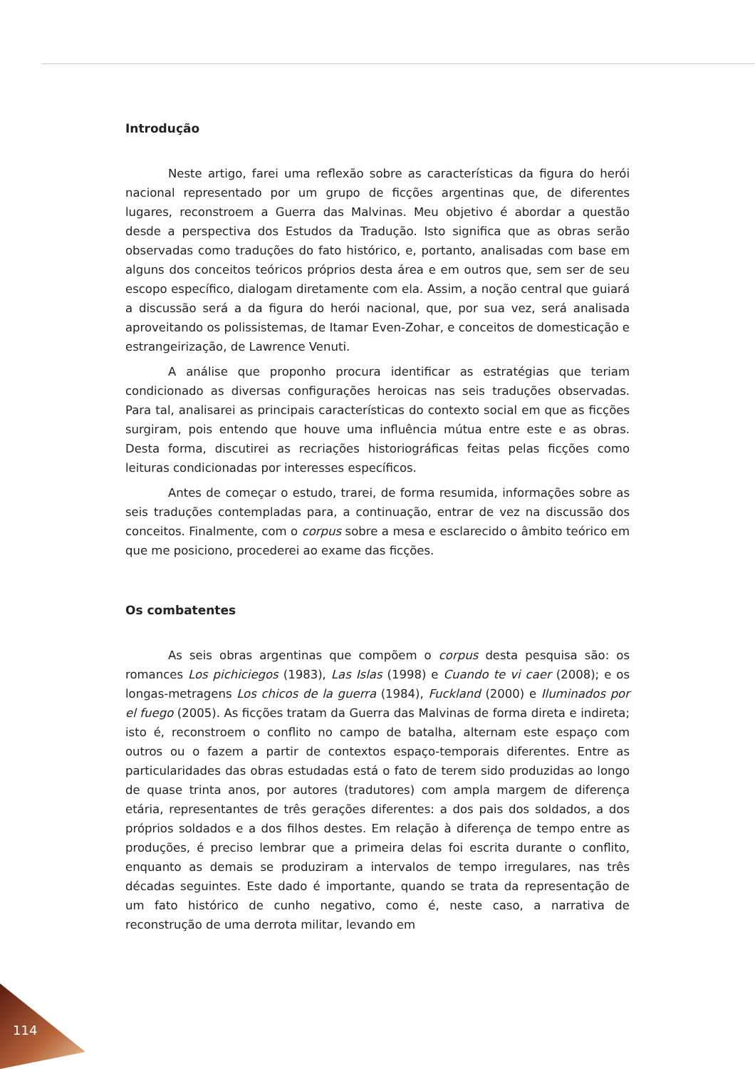Introdução
Neste artigo, farei uma reflexão sobre as características da figura do herói nacional representado por um grupo de ficções argentinas que, de diferentes lugares, reconstroem a Guerra das Malvinas. Meu objetivo é abordar a questão desde a perspectiva dos Estudos da Tradução. Isto significa que as obras serão observadas como traduções do fato histórico, e, portanto, analisadas com base em alguns dos conceitos teóricos próprios desta área e em outros que, sem ser de seu escopo específico, dialogam diretamente com ela. Assim, a noção central que guiará a discussão será a da figura do herói nacional, que, por sua vez, será analisada aproveitando os polissistemas, de Itamar Even-Zohar, e conceitos de domesticação e estrangeirização, de Lawrence Venuti.
A análise que proponho procura identificar as estratégias que teriam condicionado as diversas configurações heroicas nas seis traduções observadas. Para tal, analisarei as principais características do contexto social em que as ficções surgiram, pois entendo que houve uma influência mútua entre este e as obras. Desta forma, discutirei as recriações historiográficas feitas pelas ficções como leituras condicionadas por interesses específicos.
Antes de começar o estudo, trarei, de forma resumida, informações sobre as seis traduções contempladas para, a continuação, entrar de vez na discussão dos conceitos. Finalmente, com o corpus sobre a mesa e esclarecido o âmbito teórico em que me posiciono, procederei ao exame das ficções.
Os combatentes
As seis obras argentinas que compõem o corpus desta pesquisa são: os romances Los pichiciegos (1983), Las Islas (1998) e Cuando te vi caer (2008); e os longas-metragens Los chicos de la guerra (1984), Fuckland (2000) e Iluminados por el fuego (2005). As ficções tratam da Guerra das Malvinas de forma direta e indireta; isto é, reconstroem o conflito no campo de batalha, alternam este espaço com outros ou o fazem a partir de contextos espaço-temporais diferentes. Entre as particularidades das obras estudadas está o fato de terem sido produzidas ao longo de quase trinta anos, por autores (tradutores) com ampla margem de diferença etária, representantes de três gerações diferentes: a dos pais dos soldados, a dos próprios soldados e a dos filhos destes. Em relação à diferença de tempo entre as produções, é preciso lembrar que a primeira delas foi escrita durante o conflito, enquanto as demais se produziram a intervalos de tempo irregulares, nas três décadas seguintes. Este dado é importante, quando se trata da representação de um fato histórico de cunho negativo, como é, neste caso, a narrativa de reconstrução de uma derrota militar, levando em
114